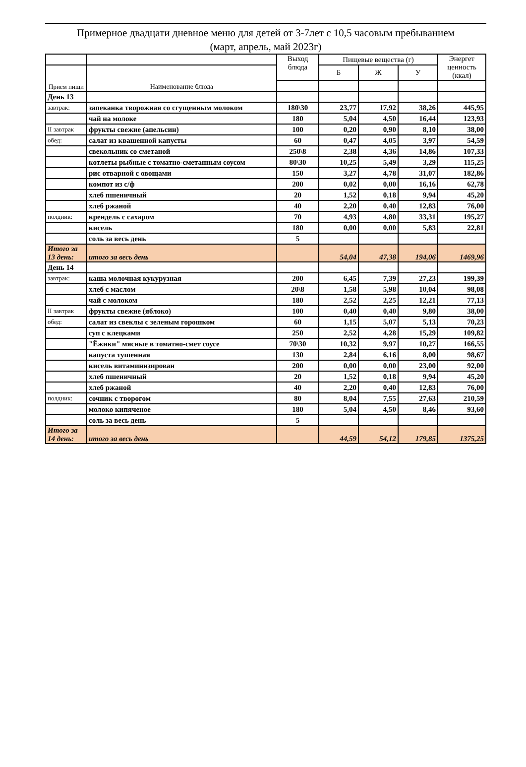Примерное двадцати дневное меню для детей от 3-7лет с 10,5 часовым пребыванием
(март, апрель, май 2023г)
| | | Выход блюда | Пищевые вещества (г) | | | Энергет ценность (ккал) |
| --- | --- | --- | --- | --- | --- | --- |
| Прием пищи | Наименование блюда | | Б | Ж | У | |
| День 13 | | | | | | |
| завтрак: | запеканка творожная со сгущенным молоком | 180\30 | 23,77 | 17,92 | 38,26 | 445,95 |
| | чай на молоке | 180 | 5,04 | 4,50 | 16,44 | 123,93 |
| II завтрак | фрукты свежие (апельсин) | 100 | 0,20 | 0,90 | 8,10 | 38,00 |
| обед: | салат из квашенной капусты | 60 | 0,47 | 4,05 | 3,97 | 54,59 |
| | свекольник со сметаной | 250\8 | 2,38 | 4,36 | 14,86 | 107,33 |
| | котлеты рыбные с томатно-сметанным соусом | 80\30 | 10,25 | 5,49 | 3,29 | 115,25 |
| | рис отварной с овощами | 150 | 3,27 | 4,78 | 31,07 | 182,86 |
| | компот из с/ф | 200 | 0,02 | 0,00 | 16,16 | 62,78 |
| | хлеб пшеничный | 20 | 1,52 | 0,18 | 9,94 | 45,20 |
| | хлеб ржаной | 40 | 2,20 | 0,40 | 12,83 | 76,00 |
| полдник: | крендель с сахаром | 70 | 4,93 | 4,80 | 33,31 | 195,27 |
| | кисель | 180 | 0,00 | 0,00 | 5,83 | 22,81 |
| | соль за весь день | 5 | | | | |
| Итого за 13 день: | итого за весь день | | 54,04 | 47,38 | 194,06 | 1469,96 |
| День 14 | | | | | | |
| завтрак: | каша молочная кукурузная | 200 | 6,45 | 7,39 | 27,23 | 199,39 |
| | хлеб с маслом | 20\8 | 1,58 | 5,98 | 10,04 | 98,08 |
| | чай с молоком | 180 | 2,52 | 2,25 | 12,21 | 77,13 |
| II завтрак | фрукты свежие (яблоко) | 100 | 0,40 | 0,40 | 9,80 | 38,00 |
| обед: | салат из свеклы с зеленым горошком | 60 | 1,15 | 5,07 | 5,13 | 70,23 |
| | суп с клецками | 250 | 2,52 | 4,28 | 15,29 | 109,82 |
| | "Ёжики" мясные в томатно-смет соусе | 70\30 | 10,32 | 9,97 | 10,27 | 166,55 |
| | капуста тушенная | 130 | 2,84 | 6,16 | 8,00 | 98,67 |
| | кисель витаминизирован | 200 | 0,00 | 0,00 | 23,00 | 92,00 |
| | хлеб пшеничный | 20 | 1,52 | 0,18 | 9,94 | 45,20 |
| | хлеб ржаной | 40 | 2,20 | 0,40 | 12,83 | 76,00 |
| полдник: | сочник с творогом | 80 | 8,04 | 7,55 | 27,63 | 210,59 |
| | молоко кипяченое | 180 | 5,04 | 4,50 | 8,46 | 93,60 |
| | соль за весь день | 5 | | | | |
| Итого за 14 день: | итого за весь день | | 44,59 | 54,12 | 179,85 | 1375,25 |